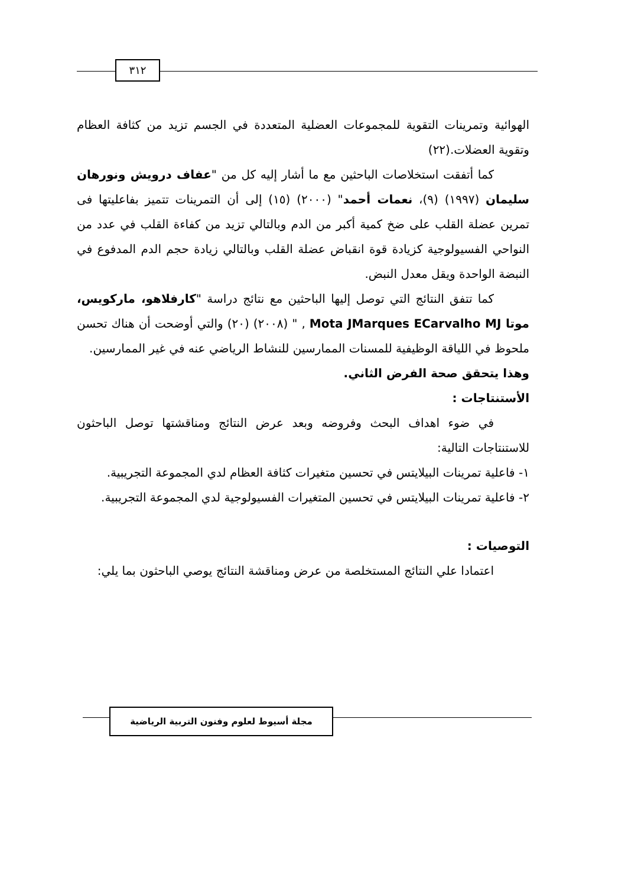٣١٢
الهوائية وتمرينات التقوية للمجموعات العضلية المتعددة في الجسم تزيد من كثافة العظام وتقوية العضلات.(٢٢)
كما أتفقت استخلاصات الباحثين مع ما أشار إليه كل من "عفاف درويش ونورهان سليمان (١٩٩٧) (٩)، نعمات أحمد" (٢٠٠٠) (١٥) إلى أن التمرينات تتميز بفاعليتها فى تمرين عضلة القلب على ضخ كمية أكبر من الدم وبالتالي تزيد من كفاءة القلب في عدد من النواحي الفسيولوجية كزيادة قوة انقباض عضلة القلب وبالتالي زيادة حجم الدم المدفوع في النبضة الواحدة ويقل معدل النبض.
كما تتفق النتائج التي توصل إليها الباحثين مع نتائج دراسة "كارفلاهو، ماركويس، موتا Mota JMarques ECarvalho MJ , " (٢٠٠٨) (٢٠) والتي أوضحت أن هناك تحسن ملحوظ في اللياقة الوظيفية للمسنات الممارسين للنشاط الرياضي عنه في غير الممارسين.
وهذا يتحقق صحة الفرض الثاني.
الأستنتاجات :
في ضوء اهداف البحث وفروضه وبعد عرض النتائج ومناقشتها توصل الباحثون للاستنتاجات التالية:
١- فاعلية تمرينات البيلايتس في تحسين متغيرات كثافة العظام لدي المجموعة التجريبية.
٢- فاعلية تمرينات البيلايتس في تحسين المتغيرات الفسيولوجية لدي المجموعة التجريبية.
التوصيات :
اعتمادا علي النتائج المستخلصة من عرض ومناقشة النتائج يوصي الباحثون بما يلي:
مجلة أسيوط لعلوم وفنون التربية الرياضية